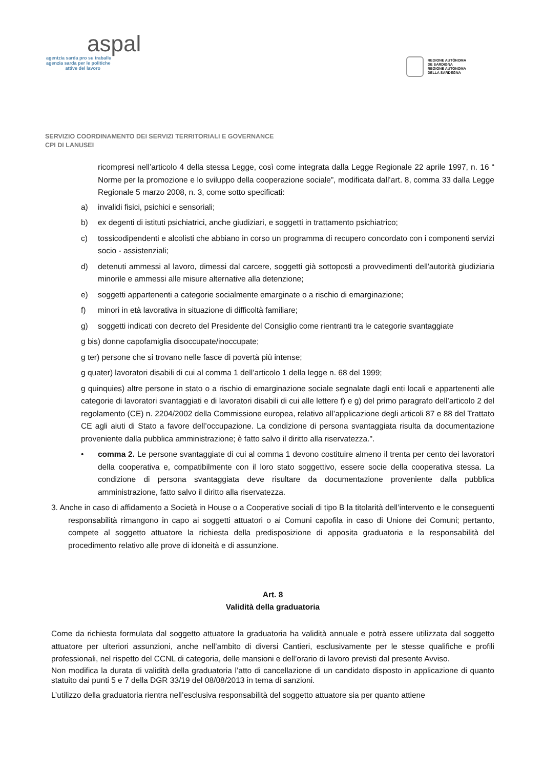aspal
agentzia sarda pro su traballu
agenzia sarda per le politiche
attive del lavoro
REGIONE AUTÒNOMA
DE SARDIGNA
REGIONE AUTONOMA
DELLA SARDEGNA
SERVIZIO COORDINAMENTO DEI SERVIZI TERRITORIALI E GOVERNANCE
CPI DI LANUSEI
ricompresi nell’articolo 4 della stessa Legge, così come integrata dalla Legge Regionale 22 aprile 1997, n. 16 “ Norme per la promozione e lo sviluppo della cooperazione sociale”, modificata dall’art. 8, comma 33 dalla Legge Regionale 5 marzo 2008, n. 3, come sotto specificati:
a) invalidi fisici, psichici e sensoriali;
b) ex degenti di istituti psichiatrici, anche giudiziari, e soggetti in trattamento psichiatrico;
c) tossicodipendenti e alcolisti che abbiano in corso un programma di recupero concordato con i componenti servizi socio - assistenziali;
d) detenuti ammessi al lavoro, dimessi dal carcere, soggetti già sottoposti a provvedimenti dell'autorità giudiziaria minorile e ammessi alle misure alternative alla detenzione;
e) soggetti appartenenti a categorie socialmente emarginate o a rischio di emarginazione;
f) minori in età lavorativa in situazione di difficoltà familiare;
g) soggetti indicati con decreto del Presidente del Consiglio come rientranti tra le categorie svantaggiate
g bis) donne capofamiglia disoccupate/inoccupate;
g ter) persone che si trovano nelle fasce di povertà più intense;
g quater) lavoratori disabili di cui al comma 1 dell’articolo 1 della legge n. 68 del 1999;
g quinquies) altre persone in stato o a rischio di emarginazione sociale segnalate dagli enti locali e appartenenti alle categorie di lavoratori svantaggiati e di lavoratori disabili di cui alle lettere f) e g) del primo paragrafo dell’articolo 2 del regolamento (CE) n. 2204/2002 della Commissione europea, relativo all’applicazione degli articoli 87 e 88 del Trattato CE agli aiuti di Stato a favore dell’occupazione. La condizione di persona svantaggiata risulta da documentazione proveniente dalla pubblica amministrazione; è fatto salvo il diritto alla riservatezza.".
• comma 2. Le persone svantaggiate di cui al comma 1 devono costituire almeno il trenta per cento dei lavoratori della cooperativa e, compatibilmente con il loro stato soggettivo, essere socie della cooperativa stessa. La condizione di persona svantaggiata deve risultare da documentazione proveniente dalla pubblica amministrazione, fatto salvo il diritto alla riservatezza.
3. Anche in caso di affidamento a Società in House o a Cooperative sociali di tipo B la titolarità dell’intervento e le conseguenti responsabilità rimangono in capo ai soggetti attuatori o ai Comuni capofila in caso di Unione dei Comuni; pertanto, compete al soggetto attuatore la richiesta della predisposizione di apposita graduatoria e la responsabilità del procedimento relativo alle prove di idoneità e di assunzione.
Art. 8
Validità della graduatoria
Come da richiesta formulata dal soggetto attuatore la graduatoria ha validità annuale e potrà essere utilizzata dal soggetto attuatore per ulteriori assunzioni, anche nell’ambito di diversi Cantieri, esclusivamente per le stesse qualifiche e profili professionali, nel rispetto del CCNL di categoria, delle mansioni e dell’orario di lavoro previsti dal presente Avviso.
Non modifica la durata di validità della graduatoria l’atto di cancellazione di un candidato disposto in applicazione di quanto statuito dai punti 5 e 7 della DGR 33/19 del 08/08/2013 in tema di sanzioni.
L’utilizzo della graduatoria rientra nell’esclusiva responsabilità del soggetto attuatore sia per quanto attiene